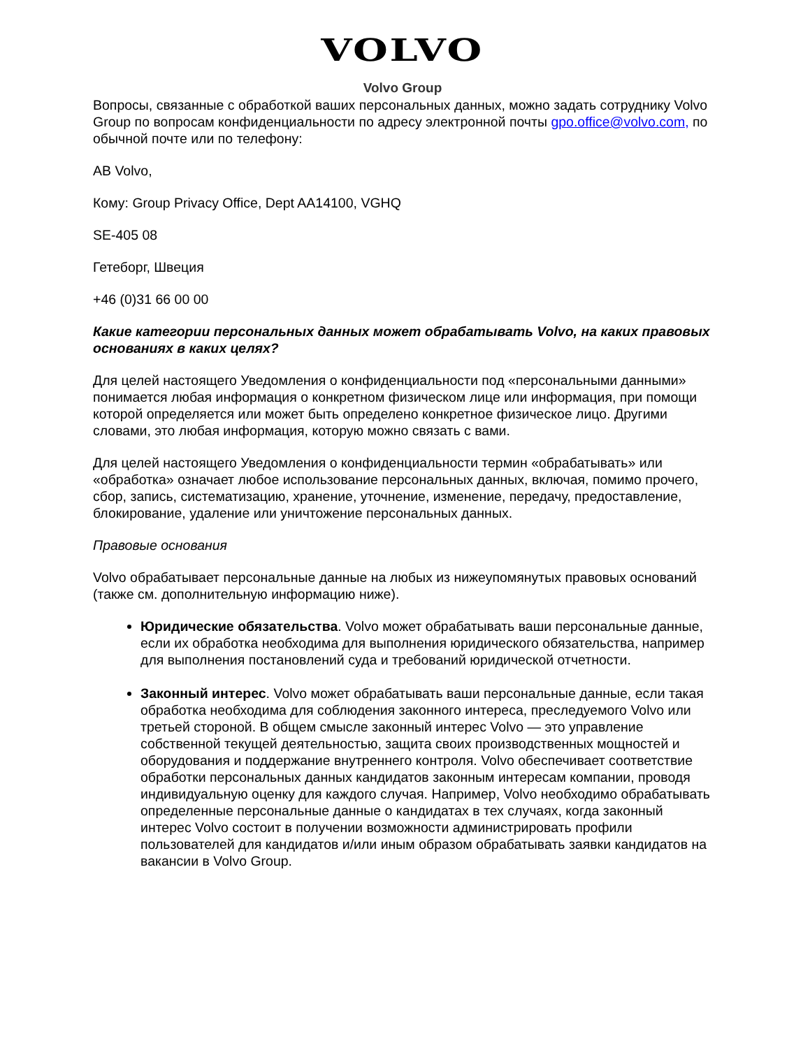VOLVO
Volvo Group
Вопросы, связанные с обработкой ваших персональных данных, можно задать сотруднику Volvo Group по вопросам конфиденциальности по адресу электронной почты gpo.office@volvo.com, по обычной почте или по телефону:
AB Volvo,
Кому: Group Privacy Office, Dept AA14100, VGHQ
SE-405 08
Гетеборг, Швеция
+46 (0)31 66 00 00
Какие категории персональных данных может обрабатывать Volvo, на каких правовых основаниях в каких целях?
Для целей настоящего Уведомления о конфиденциальности под «персональными данными» понимается любая информация о конкретном физическом лице или информация, при помощи которой определяется или может быть определено конкретное физическое лицо. Другими словами, это любая информация, которую можно связать с вами.
Для целей настоящего Уведомления о конфиденциальности термин «обрабатывать» или «обработка» означает любое использование персональных данных, включая, помимо прочего, сбор, запись, систематизацию, хранение, уточнение, изменение, передачу, предоставление, блокирование, удаление или уничтожение персональных данных.
Правовые основания
Volvo обрабатывает персональные данные на любых из нижеупомянутых правовых оснований (также см. дополнительную информацию ниже).
Юридические обязательства. Volvo может обрабатывать ваши персональные данные, если их обработка необходима для выполнения юридического обязательства, например для выполнения постановлений суда и требований юридической отчетности.
Законный интерес. Volvo может обрабатывать ваши персональные данные, если такая обработка необходима для соблюдения законного интереса, преследуемого Volvo или третьей стороной. В общем смысле законный интерес Volvo — это управление собственной текущей деятельностью, защита своих производственных мощностей и оборудования и поддержание внутреннего контроля. Volvo обеспечивает соответствие обработки персональных данных кандидатов законным интересам компании, проводя индивидуальную оценку для каждого случая. Например, Volvo необходимо обрабатывать определенные персональные данные о кандидатах в тех случаях, когда законный интерес Volvo состоит в получении возможности администрировать профили пользователей для кандидатов и/или иным образом обрабатывать заявки кандидатов на вакансии в Volvo Group.